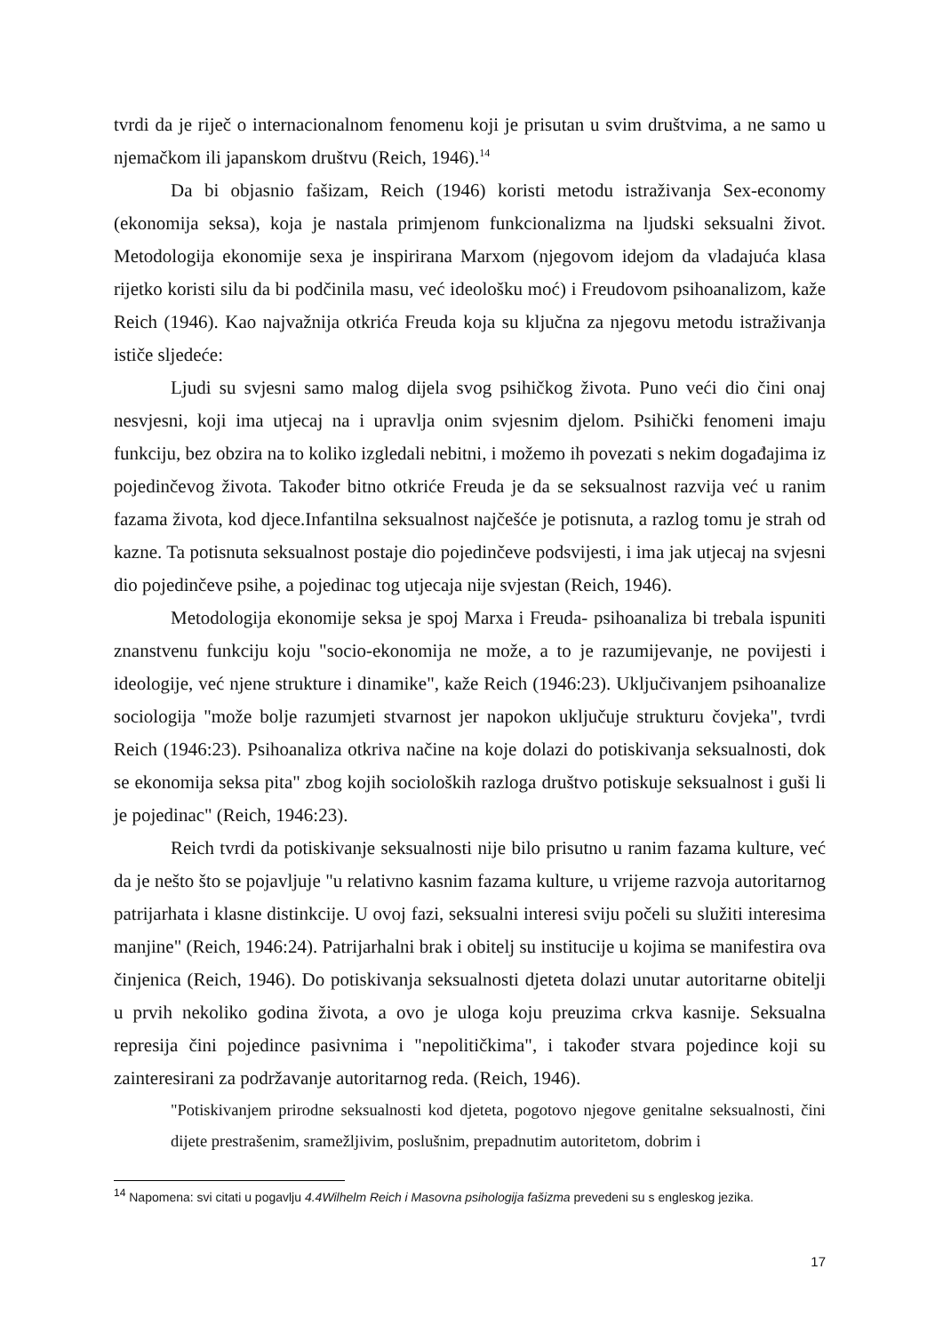tvrdi da je riječ o internacionalnom fenomenu koji je prisutan u svim društvima, a ne samo u njemačkom ili japanskom društvu (Reich, 1946).<sup>14</sup>
Da bi objasnio fašizam, Reich (1946) koristi metodu istraživanja Sex-economy (ekonomija seksa), koja je nastala primjenom funkcionalizma na ljudski seksualni život. Metodologija ekonomije sexa je inspirirana Marxom (njegovom idejom da vladajuća klasa rijetko koristi silu da bi podčinila masu, već ideološku moć) i Freudovom psihoanalizom, kaže Reich (1946). Kao najvažnija otkrića Freuda koja su ključna za njegovu metodu istraživanja ističe sljedeće:
Ljudi su svjesni samo malog dijela svog psihičkog života. Puno veći dio čini onaj nesvjesni, koji ima utjecaj na i upravlja onim svjesnim djelom. Psihički fenomeni imaju funkciju, bez obzira na to koliko izgledali nebitni, i možemo ih povezati s nekim događajima iz pojedinčevog života. Također bitno otkriće Freuda je da se seksualnost razvija već u ranim fazama života, kod djece.Infantilna seksualnost najčešće je potisnuta, a razlog tomu je strah od kazne. Ta potisnuta seksualnost postaje dio pojedinčeve podsvijesti, i ima jak utjecaj na svjesni dio pojedinčeve psihe, a pojedinac tog utjecaja nije svjestan (Reich, 1946).
Metodologija ekonomije seksa je spoj Marxa i Freuda- psihoanaliza bi trebala ispuniti znanstvenu funkciju koju "socio-ekonomija ne može, a to je razumijevanje, ne povijesti i ideologije, već njene strukture i dinamike", kaže Reich (1946:23). Uključivanjem psihoanalize sociologija "može bolje razumjeti stvarnost jer napokon uključuje strukturu čovjeka", tvrdi Reich (1946:23). Psihoanaliza otkriva načine na koje dolazi do potiskivanja seksualnosti, dok se ekonomija seksa pita" zbog kojih socioloških razloga društvo potiskuje seksualnost i guši li je pojedinac" (Reich, 1946:23).
Reich tvrdi da potiskivanje seksualnosti nije bilo prisutno u ranim fazama kulture, već da je nešto što se pojavljuje "u relativno kasnim fazama kulture, u vrijeme razvoja autoritarnog patrijarhata i klasne distinkcije. U ovoj fazi, seksualni interesi sviju počeli su služiti interesima manjine" (Reich, 1946:24). Patrijarhalni brak i obitelj su institucije u kojima se manifestira ova činjenica (Reich, 1946). Do potiskivanja seksualnosti djeteta dolazi unutar autoritarne obitelji u prvih nekoliko godina života, a ovo je uloga koju preuzima crkva kasnije. Seksualna represija čini pojedince pasivnima i "nepolitičkima", i također stvara pojedince koji su zainteresirani za podržavanje autoritarnog reda. (Reich, 1946).
"Potiskivanjem prirodne seksualnosti kod djeteta, pogotovo njegove genitalne seksualnosti, čini dijete prestrašenim, sramežljivim, poslušnim, prepadnutim autoritetom, dobrim i
<sup>14</sup> Napomena: svi citati u pogavlju 4.4Wilhelm Reich i Masovna psihologija fašizma prevedeni su s engleskog jezika.
17